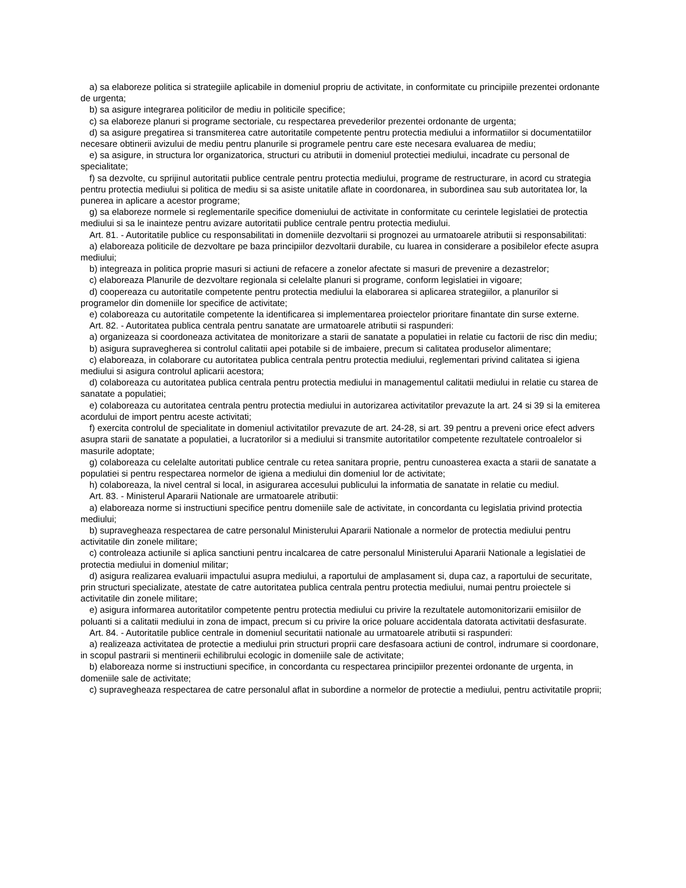a) sa elaboreze politica si strategiile aplicabile in domeniul propriu de activitate, in conformitate cu principiile prezentei ordonante de urgenta;
b) sa asigure integrarea politicilor de mediu in politicile specifice;
c) sa elaboreze planuri si programe sectoriale, cu respectarea prevederilor prezentei ordonante de urgenta;
d) sa asigure pregatirea si transmiterea catre autoritatile competente pentru protectia mediului a informatiilor si documentatiilor necesare obtinerii avizului de mediu pentru planurile si programele pentru care este necesara evaluarea de mediu;
e) sa asigure, in structura lor organizatorica, structuri cu atributii in domeniul protectiei mediului, incadrate cu personal de specialitate;
f) sa dezvolte, cu sprijinul autoritatii publice centrale pentru protectia mediului, programe de restructurare, in acord cu strategia pentru protectia mediului si politica de mediu si sa asiste unitatile aflate in coordonarea, in subordinea sau sub autoritatea lor, la punerea in aplicare a acestor programe;
g) sa elaboreze normele si reglementarile specifice domeniului de activitate in conformitate cu cerintele legislatiei de protectia mediului si sa le inainteze pentru avizare autoritatii publice centrale pentru protectia mediului.
Art. 81. - Autoritatile publice cu responsabilitati in domeniile dezvoltarii si prognozei au urmatoarele atributii si responsabilitati:
a) elaboreaza politicile de dezvoltare pe baza principiilor dezvoltarii durabile, cu luarea in considerare a posibilelor efecte asupra mediului;
b) integreaza in politica proprie masuri si actiuni de refacere a zonelor afectate si masuri de prevenire a dezastrelor;
c) elaboreaza Planurile de dezvoltare regionala si celelalte planuri si programe, conform legislatiei in vigoare;
d) coopereaza cu autoritatile competente pentru protectia mediului la elaborarea si aplicarea strategiilor, a planurilor si programelor din domeniile lor specifice de activitate;
e) colaboreaza cu autoritatile competente la identificarea si implementarea proiectelor prioritare finantate din surse externe.
Art. 82. - Autoritatea publica centrala pentru sanatate are urmatoarele atributii si raspunderi:
a) organizeaza si coordoneaza activitatea de monitorizare a starii de sanatate a populatiei in relatie cu factorii de risc din mediu;
b) asigura supravegherea si controlul calitatii apei potabile si de imbaiere, precum si calitatea produselor alimentare;
c) elaboreaza, in colaborare cu autoritatea publica centrala pentru protectia mediului, reglementari privind calitatea si igiena mediului si asigura controlul aplicarii acestora;
d) colaboreaza cu autoritatea publica centrala pentru protectia mediului in managementul calitatii mediului in relatie cu starea de sanatate a populatiei;
e) colaboreaza cu autoritatea centrala pentru protectia mediului in autorizarea activitatilor prevazute la art. 24 si 39 si la emiterea acordului de import pentru aceste activitati;
f) exercita controlul de specialitate in domeniul activitatilor prevazute de art. 24-28, si art. 39 pentru a preveni orice efect advers asupra starii de sanatate a populatiei, a lucratorilor si a mediului si transmite autoritatilor competente rezultatele controalelor si masurile adoptate;
g) colaboreaza cu celelalte autoritati publice centrale cu retea sanitara proprie, pentru cunoasterea exacta a starii de sanatate a populatiei si pentru respectarea normelor de igiena a mediului din domeniul lor de activitate;
h) colaboreaza, la nivel central si local, in asigurarea accesului publicului la informatia de sanatate in relatie cu mediul.
Art. 83. - Ministerul Apararii Nationale are urmatoarele atributii:
a) elaboreaza norme si instructiuni specifice pentru domeniile sale de activitate, in concordanta cu legislatia privind protectia mediului;
b) supravegheaza respectarea de catre personalul Ministerului Apararii Nationale a normelor de protectia mediului pentru activitatile din zonele militare;
c) controleaza actiunile si aplica sanctiuni pentru incalcarea de catre personalul Ministerului Apararii Nationale a legislatiei de protectia mediului in domeniul militar;
d) asigura realizarea evaluarii impactului asupra mediului, a raportului de amplasament si, dupa caz, a raportului de securitate, prin structuri specializate, atestate de catre autoritatea publica centrala pentru protectia mediului, numai pentru proiectele si activitatile din zonele militare;
e) asigura informarea autoritatilor competente pentru protectia mediului cu privire la rezultatele automonitorizarii emisiilor de poluanti si a calitatii mediului in zona de impact, precum si cu privire la orice poluare accidentala datorata activitatii desfasurate.
Art. 84. - Autoritatile publice centrale in domeniul securitatii nationale au urmatoarele atributii si raspunderi:
a) realizeaza activitatea de protectie a mediului prin structuri proprii care desfasoara actiuni de control, indrumare si coordonare, in scopul pastrarii si mentinerii echilibrului ecologic in domeniile sale de activitate;
b) elaboreaza norme si instructiuni specifice, in concordanta cu respectarea principiilor prezentei ordonante de urgenta, in domeniile sale de activitate;
c) supravegheaza respectarea de catre personalul aflat in subordine a normelor de protectie a mediului, pentru activitatile proprii;